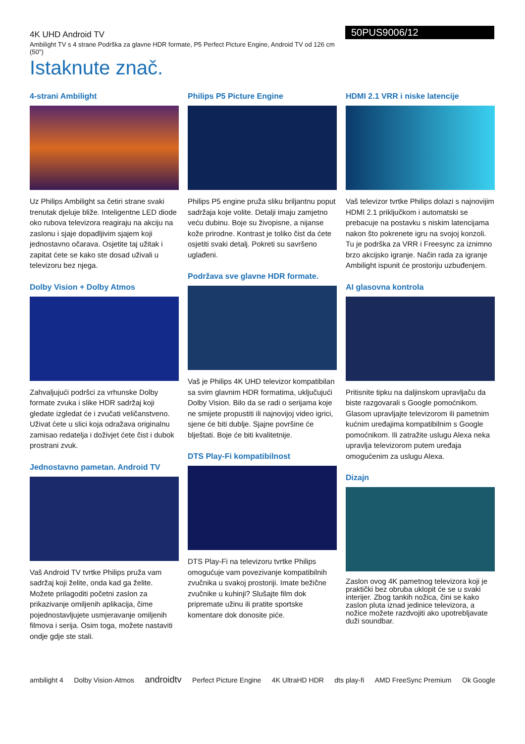4K UHD Android TV
Ambilight TV s 4 strane Podrška za glavne HDR formate, P5 Perfect Picture Engine, Android TV od 126 cm (50")
Istaknute znač.
50PUS9006/12
4-strani Ambilight
Uz Philips Ambilight sa četiri strane svaki trenutak djeluje bliže. Inteligentne LED diode oko rubova televizora reagiraju na akciju na zaslonu i sjaje dopadljivim sjajem koji jednostavno očarava. Osjetite taj užitak i zapitat ćete se kako ste dosad uživali u televizoru bez njega.
Dolby Vision + Dolby Atmos
Zahvaljujući podršci za vrhunske Dolby formate zvuka i slike HDR sadržaj koji gledate izgledat će i zvučati veličanstveno. Uživat ćete u slici koja odražava originalnu zamisao redatelja i doživjet ćete čist i dubok prostrani zvuk.
Jednostavno pametan. Android TV
Vaš Android TV tvrtke Philips pruža vam sadržaj koji želite, onda kad ga želite. Možete prilagoditi početni zaslon za prikazivanje omiljenih aplikacija, čime pojednostavljujete usmjeravanje omiljenih filmova i serija. Osim toga, možete nastaviti ondje gdje ste stali.
Philips P5 Picture Engine
Philips P5 engine pruža sliku briljantnu poput sadržaja koje volite. Detalji imaju zamjetno veću dubinu. Boje su živopisne, a nijanse kože prirodne. Kontrast je toliko čist da ćete osjetiti svaki detalj. Pokreti su savršeno uglađeni.
Podržava sve glavne HDR formate.
Vaš je Philips 4K UHD televizor kompatibilan sa svim glavnim HDR formatima, uključujući Dolby Vision. Bilo da se radi o serijama koje ne smijete propustiti ili najnovijoj video igrici, sjene će biti dublje. Sjajne površine će blještati. Boje će biti kvalitetnije.
DTS Play-Fi kompatibilnost
DTS Play-Fi na televizoru tvrtke Philips omogućuje vam povezivanje kompatibilnih zvučnika u svakoj prostoriji. Imate bežične zvučnike u kuhinji? Slušajte film dok pripremate užinu ili pratite sportske komentare dok donosite piće.
HDMI 2.1 VRR i niske latencije
Vaš televizor tvrtke Philips dolazi s najnovijim HDMI 2.1 priključkom i automatski se prebacuje na postavku s niskim latencijama nakon što pokrenete igru na svojoj konzoli. Tu je podrška za VRR i Freesync za iznimno brzo akcijsko igranje. Način rada za igranje Ambilight ispunit će prostoriju uzbuđenjem.
AI glasovna kontrola
Pritisnite tipku na daljinskom upravljaču da biste razgovarali s Google pomoćnikom. Glasom upravljajte televizorom ili pametnim kućnim uređajima kompatibilnim s Google pomoćnikom. Ili zatražite uslugu Alexa neka upravlja televizorom putem uređaja omogućenim za uslugu Alexa.
Dizajn
Zaslon ovog 4K pametnog televizora koji je praktički bez obruba uklopit će se u svaki interijer. Zbog tankih nožica, čini se kako zaslon pluta iznad jedinice televizora, a nožice možete razdvojiti ako upotrebljavate duži soundbar.
ambilight 4 Dolby Vision·Atmos androidtv Perfect Picture Engine 4K UltraHD HDR dts play-fi AMD FreeSync Premium Ok Google